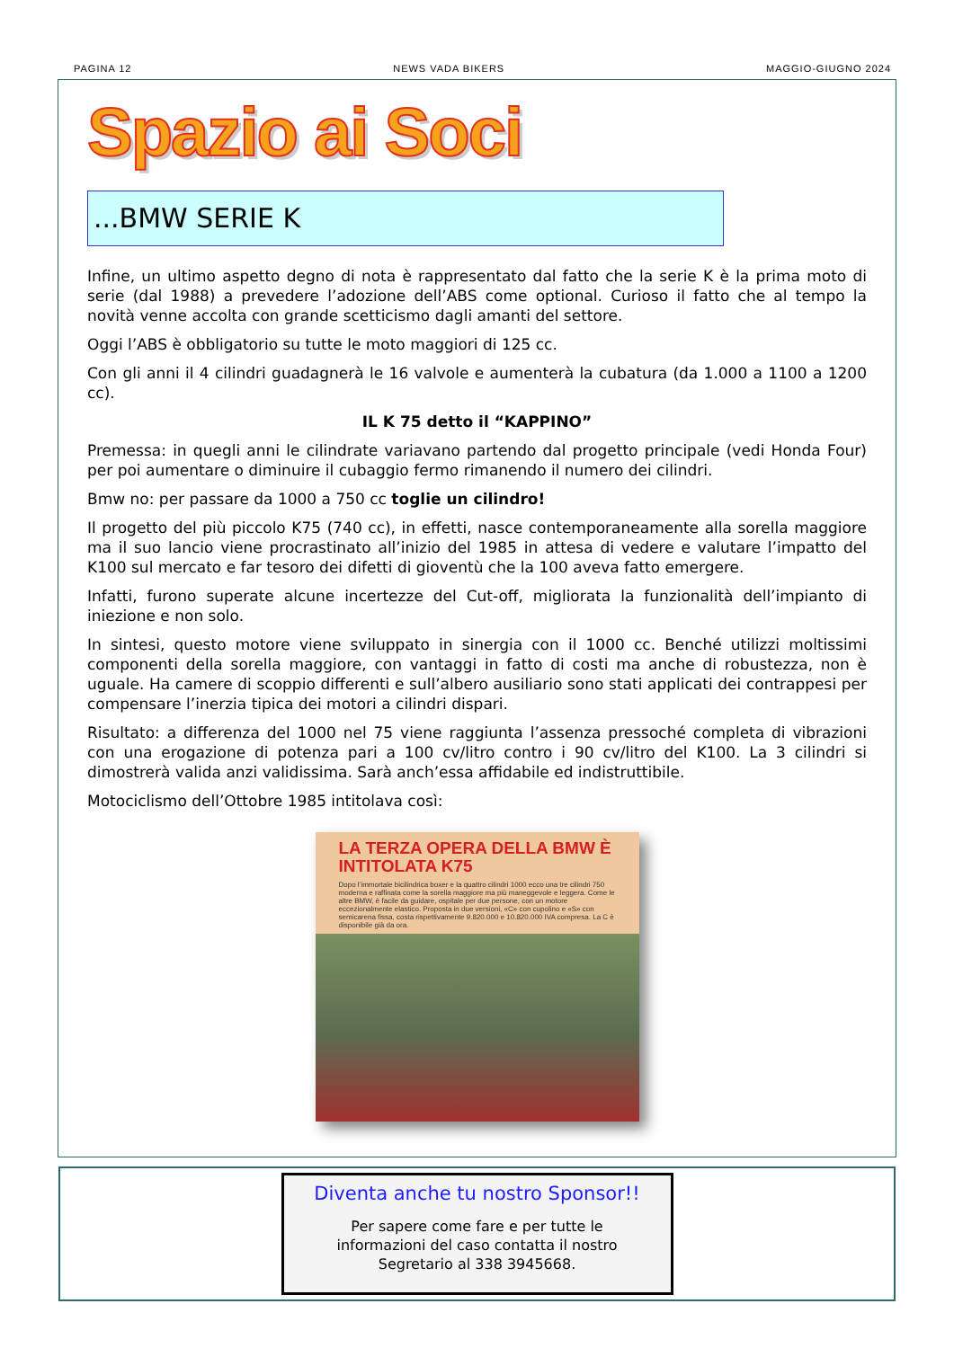PAGINA 12 NEWS VADA BIKERS MAGGIO-GIUGNO 2024
Spazio ai Soci
...BMW SERIE K
Infine, un ultimo aspetto degno di nota è rappresentato dal fatto che la serie K è la prima moto di serie (dal 1988) a prevedere l’adozione dell’ABS come optional. Curioso il fatto che al tempo la novità venne accolta con grande scetticismo dagli amanti del settore.
Oggi l’ABS è obbligatorio su tutte le moto maggiori di 125 cc.
Con gli anni il 4 cilindri guadagnerà le 16 valvole e aumenterà la cubatura (da 1.000 a 1100 a 1200 cc).
IL K 75 detto il “KAPPINO”
Premessa: in quegli anni le cilindrate variavano partendo dal progetto principale (vedi Honda Four) per poi aumentare o diminuire il cubaggio fermo rimanendo il numero dei cilindri.
Bmw no: per passare da 1000 a 750 cc toglie un cilindro!
Il progetto del più piccolo K75 (740 cc), in effetti, nasce contemporaneamente alla sorella maggiore ma il suo lancio viene procrastinato all’inizio del 1985 in attesa di vedere e valutare l’impatto del K100 sul mercato e far tesoro dei difetti di gioventù che la 100 aveva fatto emergere.
Infatti, furono superate alcune incertezze del Cut-off, migliorata la funzionalità dell’impianto di iniezione e non solo.
In sintesi, questo motore viene sviluppato in sinergia con il 1000 cc. Benché utilizzi moltissimi componenti della sorella maggiore, con vantaggi in fatto di costi ma anche di robustezza, non è uguale. Ha camere di scoppio differenti e sull’albero ausiliario sono stati applicati dei contrappesi per compensare l’inerzia tipica dei motori a cilindri dispari.
Risultato: a differenza del 1000 nel 75 viene raggiunta l’assenza pressoché completa di vibrazioni con una erogazione di potenza pari a 100 cv/litro contro i 90 cv/litro del K100. La 3 cilindri si dimostrerà valida anzi validissima. Sarà anch’essa affidabile ed indistruttibile.
Motociclismo dell’Ottobre 1985 intitolava così:
LA TERZA OPERA DELLA BMW È INTITOLATA K75
Dopo l’immortale bicilindrica boxer e la quattro cilindri 1000 ecco una tre cilindri 750 moderna e raffinata come la sorella maggiore ma più maneggevole e leggera. Come le altre BMW, è facile da guidare, ospitale per due persone, con un motore eccezionalmente elastico. Proposta in due versioni, «C» con cupolino e «S» con semicarena fissa, costa rispettivamente 9.820.000 e 10.820.000 IVA compresa. La C è disponibile già da ora.
Diventa anche tu nostro Sponsor!!
Per sapere come fare e per tutte le
informazioni del caso contatta il nostro
Segretario al 338 3945668.